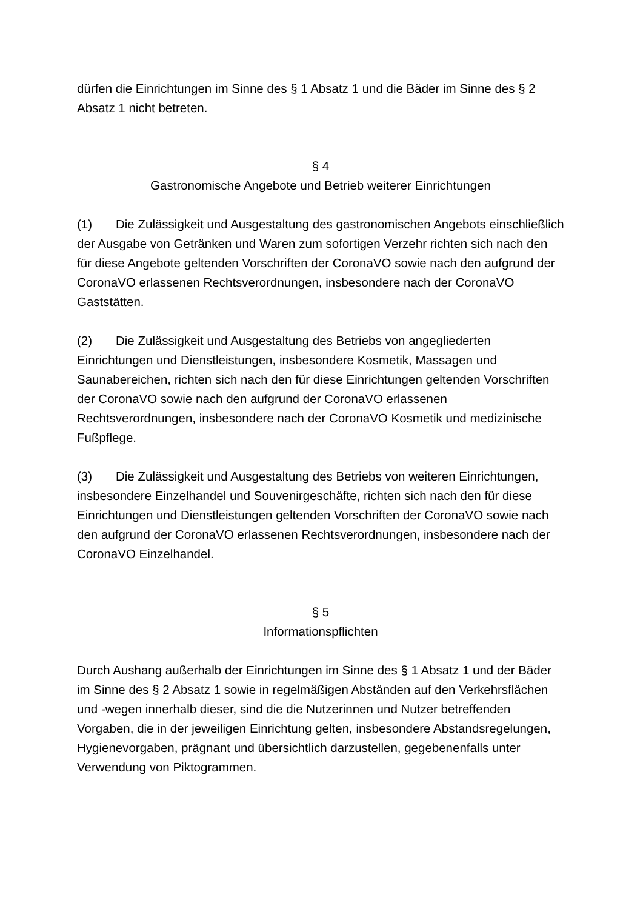dürfen die Einrichtungen im Sinne des § 1 Absatz 1 und die Bäder im Sinne des § 2 Absatz 1 nicht betreten.
§ 4
Gastronomische Angebote und Betrieb weiterer Einrichtungen
(1) Die Zulässigkeit und Ausgestaltung des gastronomischen Angebots einschließlich der Ausgabe von Getränken und Waren zum sofortigen Verzehr richten sich nach den für diese Angebote geltenden Vorschriften der CoronaVO sowie nach den aufgrund der CoronaVO erlassenen Rechtsverordnungen, insbesondere nach der CoronaVO Gaststätten.
(2) Die Zulässigkeit und Ausgestaltung des Betriebs von angegliederten Einrichtungen und Dienstleistungen, insbesondere Kosmetik, Massagen und Saunabereichen, richten sich nach den für diese Einrichtungen geltenden Vorschriften der CoronaVO sowie nach den aufgrund der CoronaVO erlassenen Rechtsverordnungen, insbesondere nach der CoronaVO Kosmetik und medizinische Fußpflege.
(3) Die Zulässigkeit und Ausgestaltung des Betriebs von weiteren Einrichtungen, insbesondere Einzelhandel und Souvenirgeschäfte, richten sich nach den für diese Einrichtungen und Dienstleistungen geltenden Vorschriften der CoronaVO sowie nach den aufgrund der CoronaVO erlassenen Rechtsverordnungen, insbesondere nach der CoronaVO Einzelhandel.
§ 5
Informationspflichten
Durch Aushang außerhalb der Einrichtungen im Sinne des § 1 Absatz 1 und der Bäder im Sinne des § 2 Absatz 1 sowie in regelmäßigen Abständen auf den Verkehrsflächen und -wegen innerhalb dieser, sind die die Nutzerinnen und Nutzer betreffenden Vorgaben, die in der jeweiligen Einrichtung gelten, insbesondere Abstandsregelungen, Hygienevorgaben, prägnant und übersichtlich darzustellen, gegebenenfalls unter Verwendung von Piktogrammen.